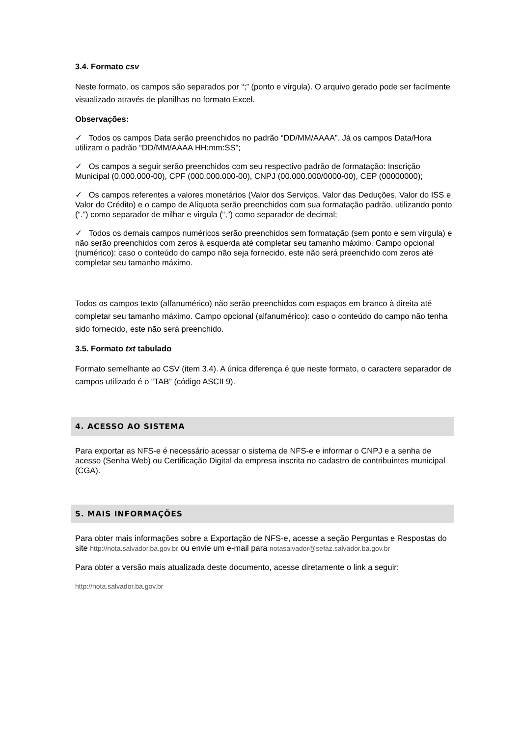3.4. Formato csv
Neste formato, os campos são separados por “;” (ponto e vírgula). O arquivo gerado pode ser facilmente visualizado através de planilhas no formato Excel.
Observações:
✓ Todos os campos Data serão preenchidos no padrão “DD/MM/AAAA”. Já os campos Data/Hora utilizam o padrão “DD/MM/AAAA HH:mm:SS”;
✓ Os campos a seguir serão preenchidos com seu respectivo padrão de formatação: Inscrição Municipal (0.000.000-00), CPF (000.000.000-00), CNPJ (00.000.000/0000-00), CEP (00000000);
✓ Os campos referentes a valores monetários (Valor dos Serviços, Valor das Deduções, Valor do ISS e Valor do Crédito) e o campo de Alíquota serão preenchidos com sua formatação padrão, utilizando ponto (“.”) como separador de milhar e virgula (“,”) como separador de decimal;
✓ Todos os demais campos numéricos serão preenchidos sem formatação (sem ponto e sem vírgula) e não serão preenchidos com zeros à esquerda até completar seu tamanho máximo. Campo opcional (numérico): caso o conteúdo do campo não seja fornecido, este não será preenchido com zeros até completar seu tamanho máximo.
Todos os campos texto (alfanumérico) não serão preenchidos com espaços em branco à direita até completar seu tamanho máximo. Campo opcional (alfanumérico): caso o conteúdo do campo não tenha sido fornecido, este não será preenchido.
3.5. Formato txt tabulado
Formato semelhante ao CSV (item 3.4). A única diferença é que neste formato, o caractere separador de campos utilizado é o “TAB” (código ASCII 9).
4. ACESSO AO SISTEMA
Para exportar as NFS-e é necessário acessar o sistema de NFS-e e informar o CNPJ e a senha de acesso (Senha Web) ou Certificação Digital da empresa inscrita no cadastro de contribuintes municipal (CGA).
5. MAIS INFORMAÇÕES
Para obter mais informações sobre a Exportação de NFS-e, acesse a seção Perguntas e Respostas do site http://nota.salvador.ba.gov.br ou envie um e-mail para notasalvador@sefaz.salvador.ba.gov.br
Para obter a versão mais atualizada deste documento, acesse diretamente o link a seguir:
http://nota.salvador.ba.gov.br